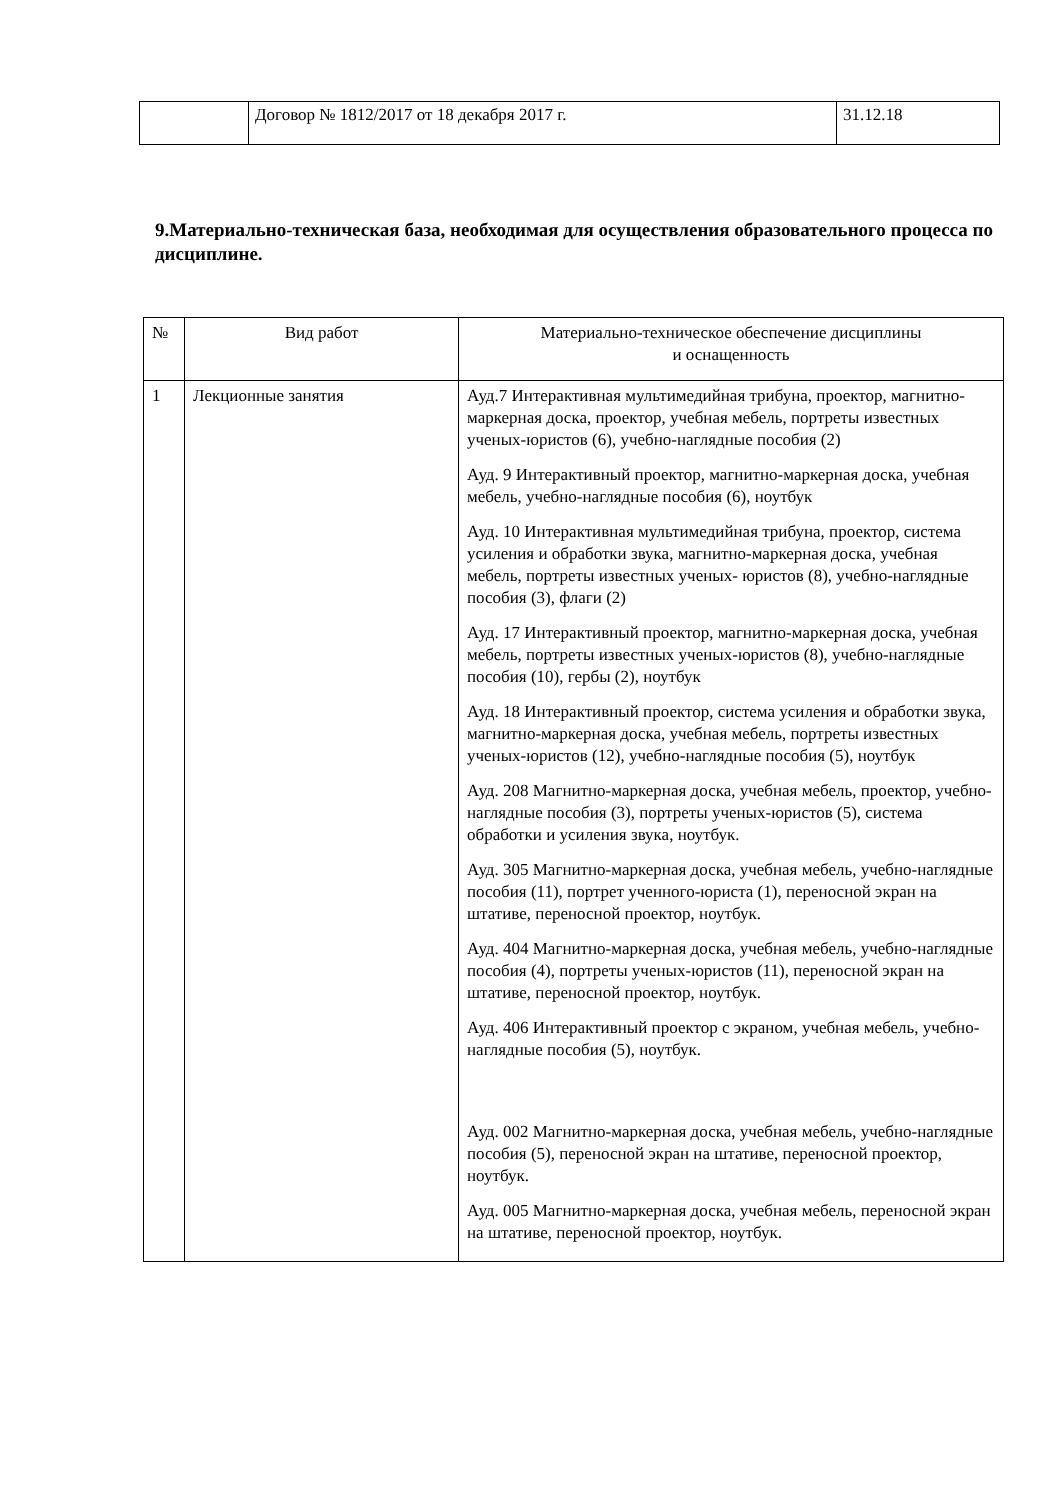| | Договор № 1812/2017 от 18 декабря 2017 г. | 31.12.18 |
9.Материально-техническая база, необходимая для осуществления образовательного процесса по дисциплине.
| № | Вид работ | Материально-техническое обеспечение дисциплины и оснащенность |
| --- | --- | --- |
| 1 | Лекционные занятия | Ауд.7 Интерактивная мультимедийная трибуна, проектор, магнитно- маркерная доска, проектор, учебная мебель, портреты известных ученых-юристов (6), учебно-наглядные пособия (2) Ауд. 9 Интерактивный проектор, магнитно-маркерная доска, учебная мебель, учебно-наглядные пособия (6), ноутбук Ауд. 10 Интерактивная мультимедийная трибуна, проектор, система усиления и обработки звука, магнитно-маркерная доска, учебная мебель, портреты известных ученых- юристов (8), учебно-наглядные пособия (3), флаги (2) Ауд. 17 Интерактивный проектор, магнитно-маркерная доска, учебная мебель, портреты известных ученых-юристов (8), учебно-наглядные пособия (10), гербы (2), ноутбук Ауд. 18 Интерактивный проектор, система усиления и обработки звука, магнитно-маркерная доска, учебная мебель, портреты известных ученых-юристов (12), учебно-наглядные пособия (5), ноутбук Ауд. 208 Магнитно-маркерная доска, учебная мебель, проектор, учебно-наглядные пособия (3), портреты ученых-юристов (5), система обработки и усиления звука, ноутбук. Ауд. 305 Магнитно-маркерная доска, учебная мебель, учебно-наглядные пособия (11), портрет ученного-юриста (1), переносной экран на штативе, переносной проектор, ноутбук. Ауд. 404 Магнитно-маркерная доска, учебная мебель, учебно-наглядные пособия (4), портреты ученых-юристов (11), переносной экран на штативе, переносной проектор, ноутбук. Ауд. 406 Интерактивный проектор с экраном, учебная мебель, учебно-наглядные пособия (5), ноутбук. Ауд. 002 Магнитно-маркерная доска, учебная мебель, учебно-наглядные пособия (5), переносной экран на штативе, переносной проектор, ноутбук. Ауд. 005 Магнитно-маркерная доска, учебная мебель, переносной экран на штативе, переносной проектор, ноутбук. |